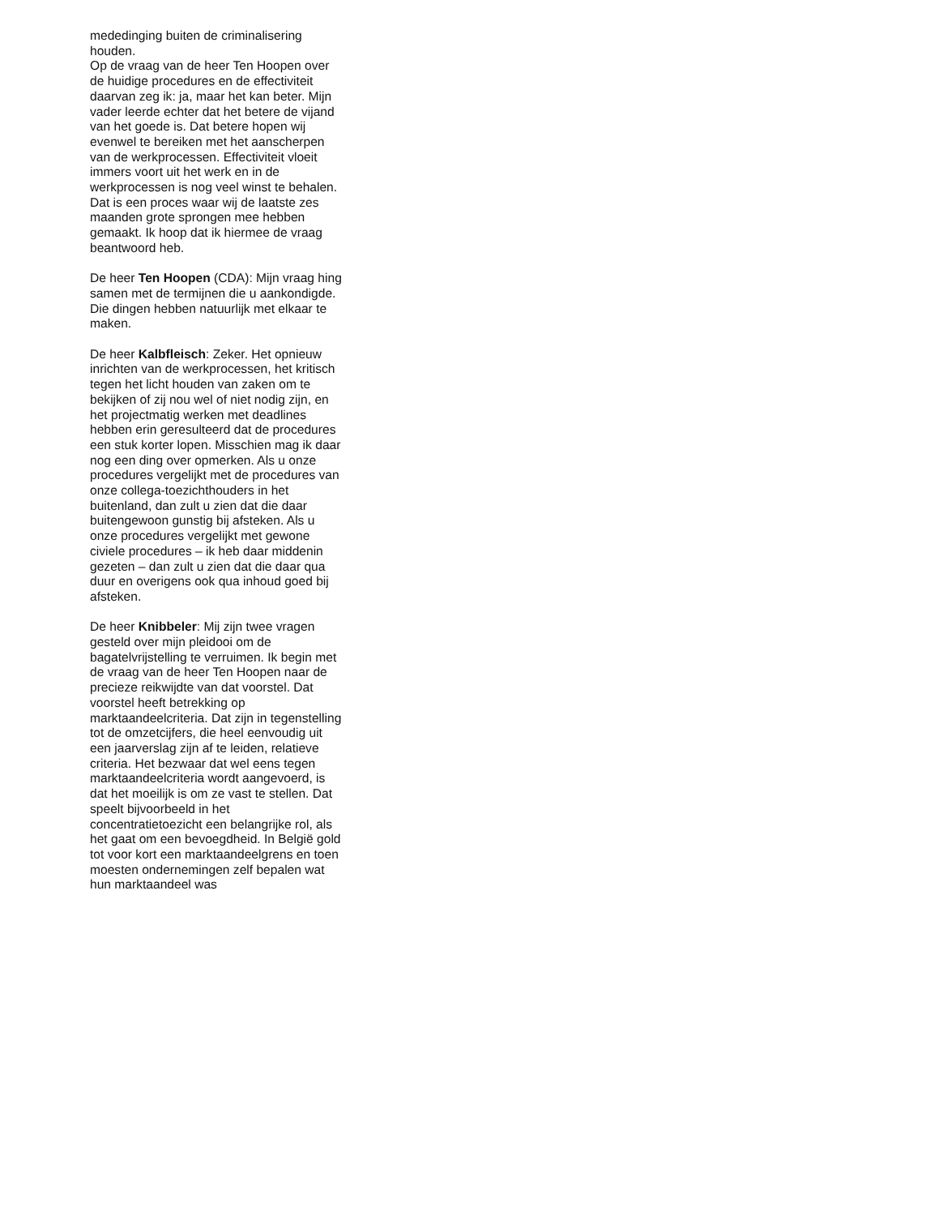mededinging buiten de criminalisering houden.
Op de vraag van de heer Ten Hoopen over de huidige procedures en de effectiviteit daarvan zeg ik: ja, maar het kan beter. Mijn vader leerde echter dat het betere de vijand van het goede is. Dat betere hopen wij evenwel te bereiken met het aanscherpen van de werkprocessen. Effectiviteit vloeit immers voort uit het werk en in de werkprocessen is nog veel winst te behalen. Dat is een proces waar wij de laatste zes maanden grote sprongen mee hebben gemaakt. Ik hoop dat ik hiermee de vraag beantwoord heb.
De heer Ten Hoopen (CDA): Mijn vraag hing samen met de termijnen die u aankondigde. Die dingen hebben natuurlijk met elkaar te maken.
De heer Kalbfleisch: Zeker. Het opnieuw inrichten van de werkprocessen, het kritisch tegen het licht houden van zaken om te bekijken of zij nou wel of niet nodig zijn, en het projectmatig werken met deadlines hebben erin geresulteerd dat de procedures een stuk korter lopen. Misschien mag ik daar nog een ding over opmerken. Als u onze procedures vergelijkt met de procedures van onze collega-toezichthouders in het buitenland, dan zult u zien dat die daar buitengewoon gunstig bij afsteken. Als u onze procedures vergelijkt met gewone civiele procedures – ik heb daar middenin gezeten – dan zult u zien dat die daar qua duur en overigens ook qua inhoud goed bij afsteken.
De heer Knibbeler: Mij zijn twee vragen gesteld over mijn pleidooi om de bagatelvrijstelling te verruimen. Ik begin met de vraag van de heer Ten Hoopen naar de precieze reikwijdte van dat voorstel. Dat voorstel heeft betrekking op marktaandeelcriteria. Dat zijn in tegenstelling tot de omzetcijfers, die heel eenvoudig uit een jaarverslag zijn af te leiden, relatieve criteria. Het bezwaar dat wel eens tegen marktaandeelcriteria wordt aangevoerd, is dat het moeilijk is om ze vast te stellen. Dat speelt bijvoorbeeld in het concentratietoezicht een belangrijke rol, als het gaat om een bevoegdheid. In België gold tot voor kort een marktaandeelgrens en toen moesten ondernemingen zelf bepalen wat hun marktaandeel was